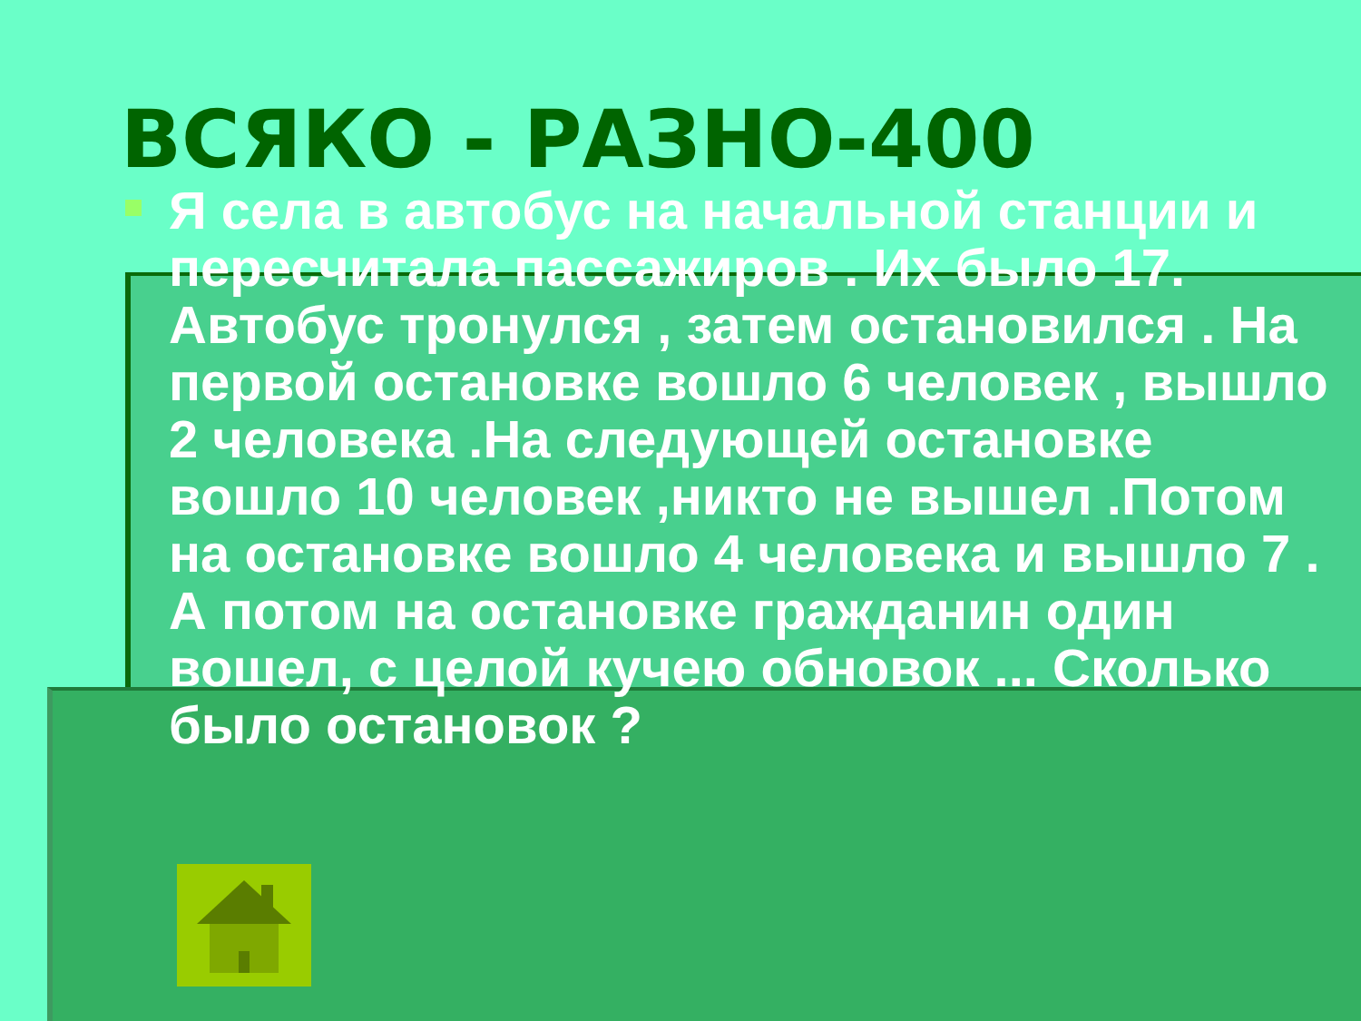ВСЯКО - РАЗНО-400
Я села в автобус на начальной станции и пересчитала пассажиров . Их было 17. Автобус тронулся , затем остановился . На первой остановке вошло 6 человек , вышло 2 человека .На следующей остановке вошло 10 человек ,никто не вышел .Потом на остановке вошло 4 человека и вышло 7 . А потом на остановке гражданин один вошел, с целой кучею обновок ... Сколько было остановок ?